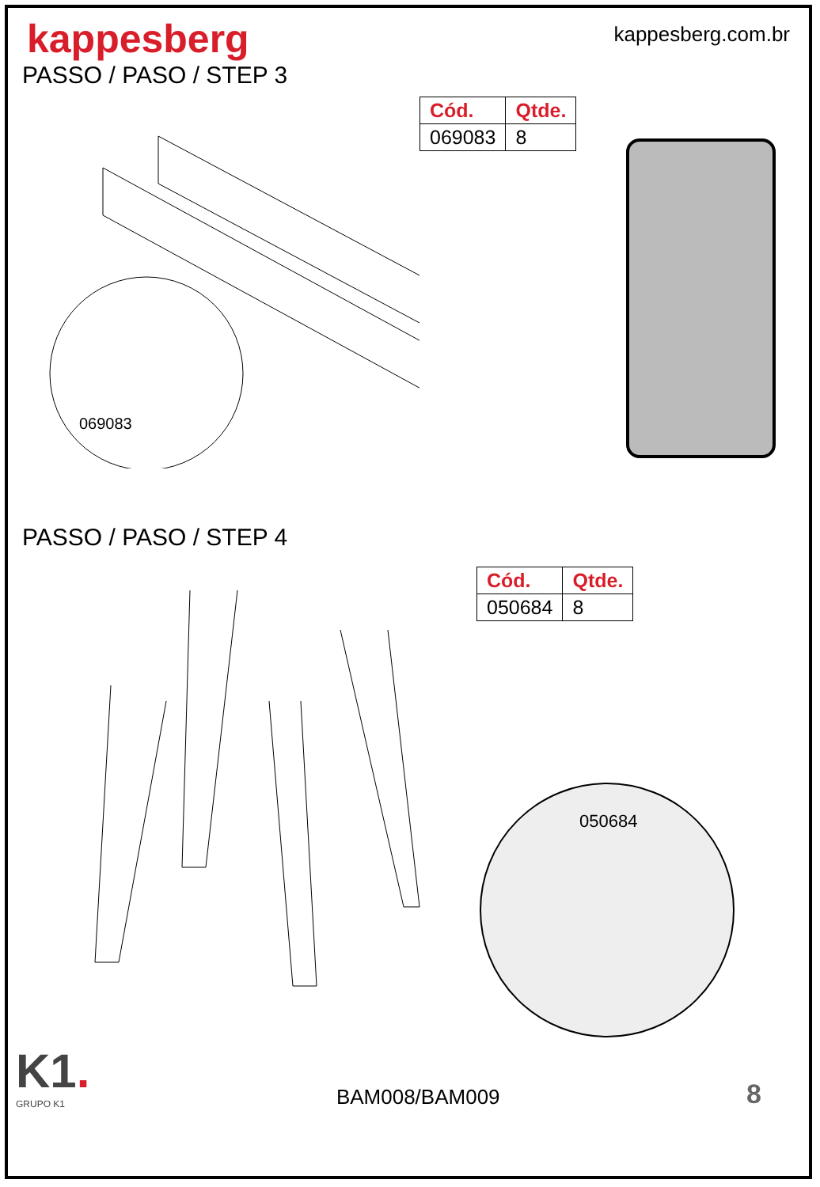kappesberg
kappesberg.com.br
PASSO / PASO / STEP 3
069083
| Cód. | Qtde. |
| --- | --- |
| 069083 | 8 |
PASSO / PASO / STEP 4
| Cód. | Qtde. |
| --- | --- |
| 050684 | 8 |
050684
K1.
GRUPO K1
BAM008/BAM009
8